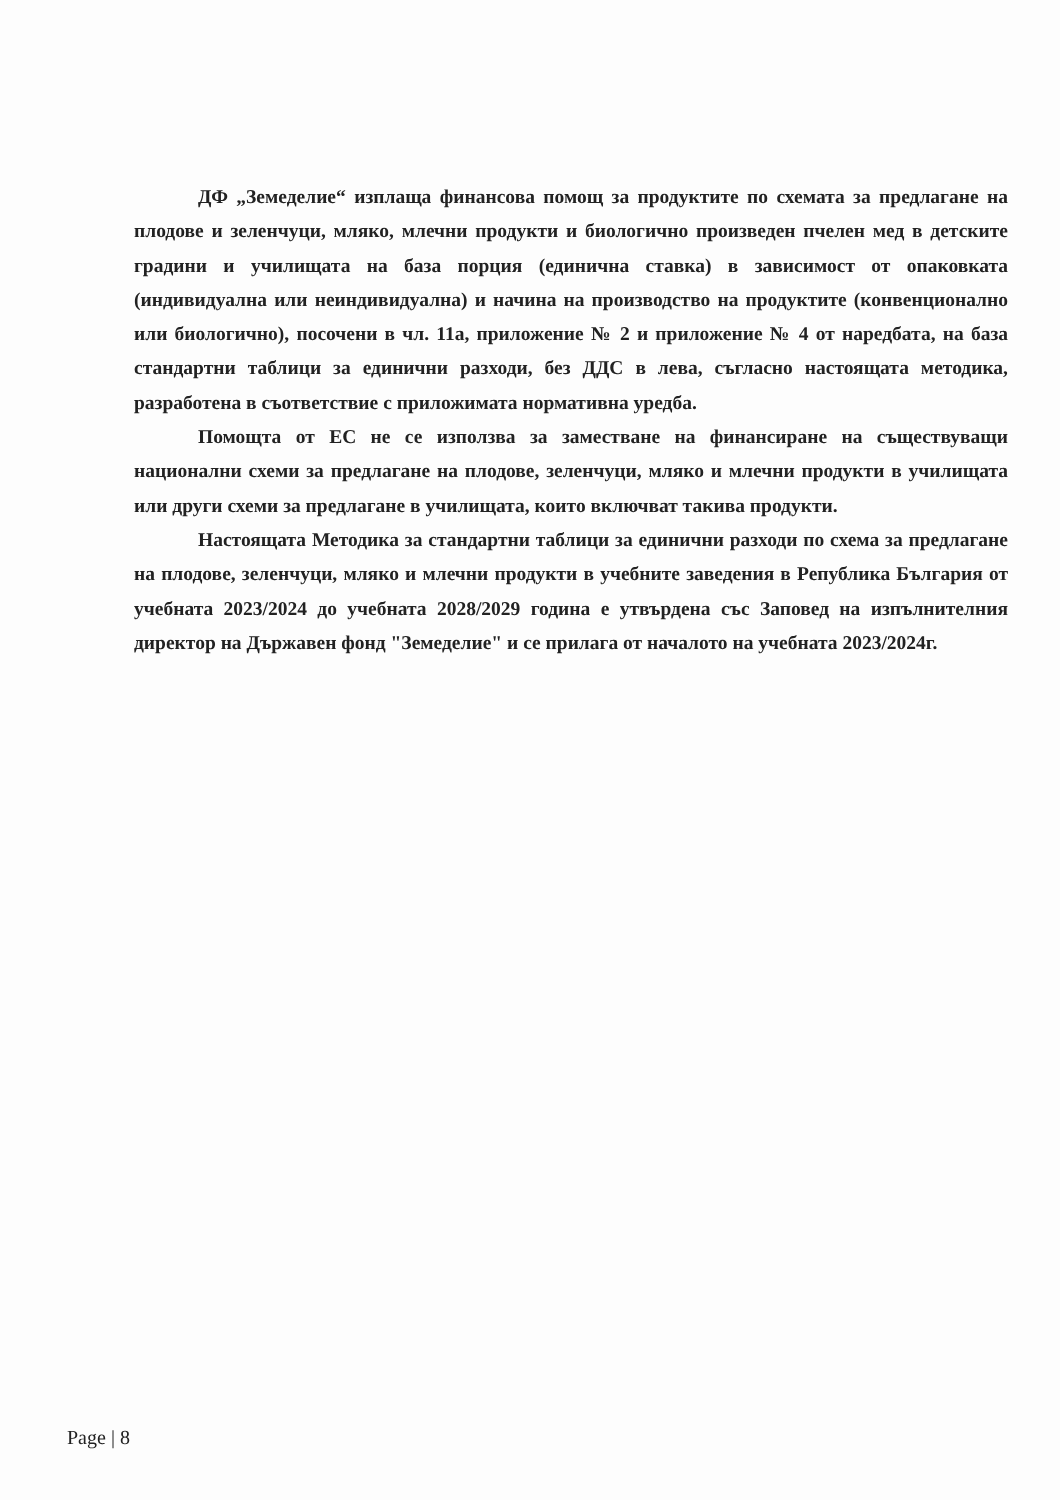ДФ „Земеделие“ изплаща финансова помощ за продуктите по схемата за предлагане на плодове и зеленчуци, мляко, млечни продукти и биологично произведен пчелен мед в детските градини и училищата на база порция (единична ставка) в зависимост от опаковката (индивидуална или неиндивидуална) и начина на производство на продуктите (конвенционално или биологично), посочени в чл. 11а, приложение № 2 и приложение № 4 от наредбата, на база стандартни таблици за единични разходи, без ДДС в лева, съгласно настоящата методика, разработена в съответствие с приложимата нормативна уредба.
Помощта от ЕС не се използва за заместване на финансиране на съществуващи национални схеми за предлагане на плодове, зеленчуци, мляко и млечни продукти в училищата или други схеми за предлагане в училищата, които включват такива продукти.
Настоящата Методика за стандартни таблици за единични разходи по схема за предлагане на плодове, зеленчуци, мляко и млечни продукти в учебните заведения в Република България от учебната 2023/2024 до учебната 2028/2029 година е утвърдена със Заповед на изпълнителния директор на Държавен фонд "Земеделие" и се прилага от началото на учебната 2023/2024г.
Page | 8